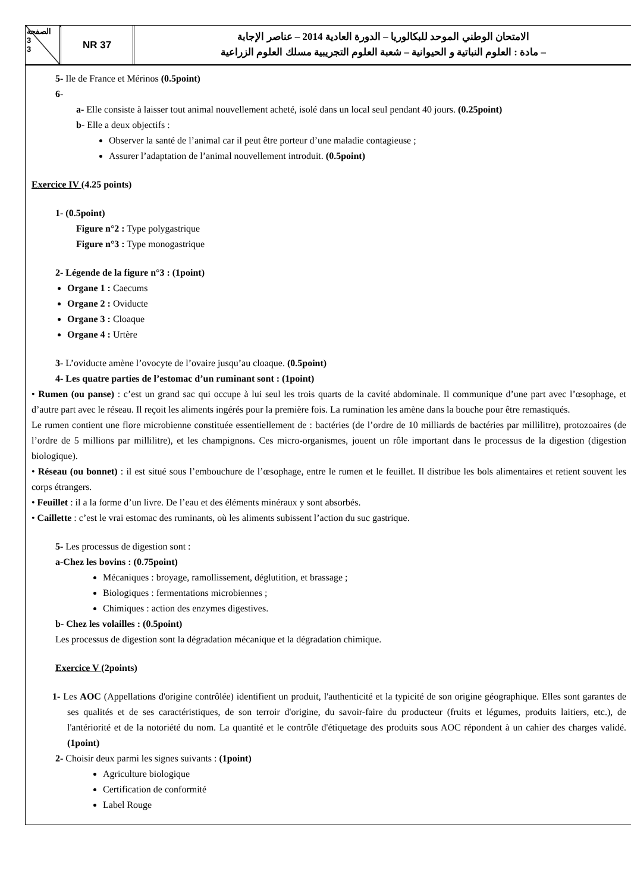الصفحة
3
3
NR 37
الامتحان الوطني الموحد للبكالوريا – الدورة العادية 2014 – عناصر الإجابة
– مادة : العلوم النباتية و الحيوانية – شعبة العلوم التجريبية مسلك العلوم الزراعية
5- Ile de France et Mérinos (0.5point)
6-
a- Elle consiste à laisser tout animal nouvellement acheté, isolé dans un local seul pendant 40 jours. (0.25point)
b- Elle a deux objectifs :
Observer la santé de l’animal car il peut être porteur d’une maladie contagieuse ;
Assurer l’adaptation de l’animal nouvellement introduit. (0.5point)
Exercice IV (4.25 points)
1- (0.5point)
Figure n°2 : Type polygastrique
Figure n°3 : Type monogastrique
2- Légende de la figure n°3 : (1point)
Organe 1 : Caecums
Organe 2 : Oviducte
Organe 3 : Cloaque
Organe 4 : Urtère
3- L’oviducte amène l’ovocyte de l’ovaire jusqu’au cloaque. (0.5point)
4- Les quatre parties de l’estomac d’un ruminant sont : (1point)
• Rumen (ou panse) : c’est un grand sac qui occupe à lui seul les trois quarts de la cavité abdominale. Il communique d’une part avec l’œsophage, et d’autre part avec le réseau. Il reçoit les aliments ingérés pour la première fois. La rumination les amène dans la bouche pour être remastiqués.
Le rumen contient une flore microbienne constituée essentiellement de : bactéries (de l’ordre de 10 milliards de bactéries par millilitre), protozoaires (de l’ordre de 5 millions par millilitre), et les champignons. Ces micro-organismes, jouent un rôle important dans le processus de la digestion (digestion biologique).
• Réseau (ou bonnet) : il est situé sous l’embouchure de l’œsophage, entre le rumen et le feuillet. Il distribue les bols alimentaires et retient souvent les corps étrangers.
• Feuillet : il a la forme d’un livre. De l’eau et des éléments minéraux y sont absorbés.
• Caillette : c’est le vrai estomac des ruminants, où les aliments subissent l’action du suc gastrique.
5- Les processus de digestion sont :
a-Chez les bovins : (0.75point)
Mécaniques : broyage, ramollissement, déglutition, et brassage ;
Biologiques : fermentations microbiennes ;
Chimiques : action des enzymes digestives.
b- Chez les volailles : (0.5point)
Les processus de digestion sont la dégradation mécanique et la dégradation chimique.
Exercice V (2points)
1- Les AOC (Appellations d'origine contrôlée) identifient un produit, l'authenticité et la typicité de son origine géographique. Elles sont garantes de ses qualités et de ses caractéristiques, de son terroir d'origine, du savoir-faire du producteur (fruits et légumes, produits laitiers, etc.), de l'antériorité et de la notoriété du nom. La quantité et le contrôle d'étiquetage des produits sous AOC répondent à un cahier des charges validé. (1point)
2- Choisir deux parmi les signes suivants : (1point)
Agriculture biologique
Certification de conformité
Label Rouge